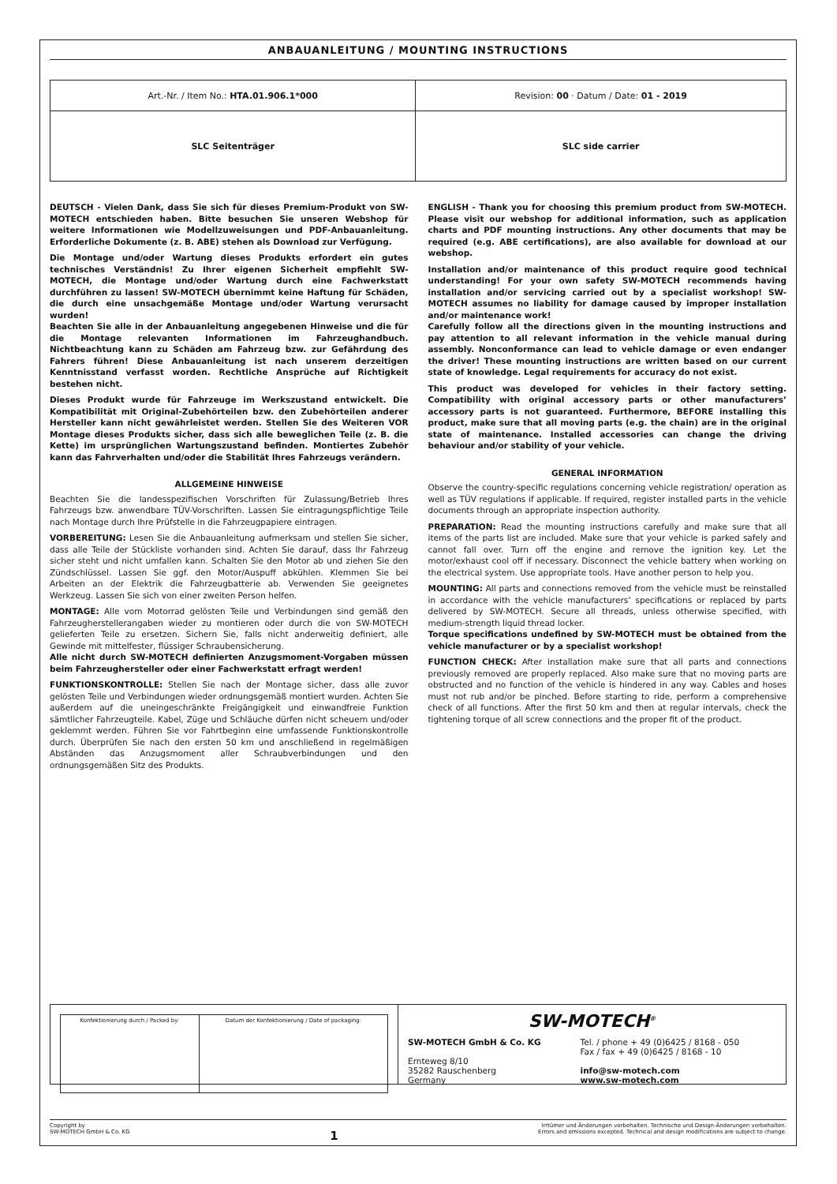ANBAUANLEITUNG / MOUNTING INSTRUCTIONS
| Art.-Nr. / Item No.: HTA.01.906.1*000 | Revision: 00 · Datum / Date: 01 - 2019 |
| SLC Seitenträger | SLC side carrier |
DEUTSCH - Vielen Dank, dass Sie sich für dieses Premium-Produkt von SW-MOTECH entschieden haben. Bitte besuchen Sie unseren Webshop für weitere Informationen wie Modellzuweisungen und PDF-Anbauanleitung. Erforderliche Dokumente (z. B. ABE) stehen als Download zur Verfügung.
Die Montage und/oder Wartung dieses Produkts erfordert ein gutes technisches Verständnis! Zu Ihrer eigenen Sicherheit empfiehlt SW-MOTECH, die Montage und/oder Wartung durch eine Fachwerkstatt durchführen zu lassen! SW-MOTECH übernimmt keine Haftung für Schäden, die durch eine unsachgemäße Montage und/oder Wartung verursacht wurden!
Beachten Sie alle in der Anbauanleitung angegebenen Hinweise und die für die Montage relevanten Informationen im Fahrzeughandbuch. Nichtbeachtung kann zu Schäden am Fahrzeug bzw. zur Gefährdung des Fahrers führen! Diese Anbauanleitung ist nach unserem derzeitigen Kenntnisstand verfasst worden. Rechtliche Ansprüche auf Richtigkeit bestehen nicht.
Dieses Produkt wurde für Fahrzeuge im Werkszustand entwickelt. Die Kompatibilität mit Original-Zubehörteilen bzw. den Zubehörteilen anderer Hersteller kann nicht gewährleistet werden. Stellen Sie des Weiteren VOR Montage dieses Produkts sicher, dass sich alle beweglichen Teile (z. B. die Kette) im ursprünglichen Wartungszustand befinden. Montiertes Zubehör kann das Fahrverhalten und/oder die Stabilität Ihres Fahrzeugs verändern.
ALLGEMEINE HINWEISE
Beachten Sie die landesspezifischen Vorschriften für Zulassung/Betrieb Ihres Fahrzeugs bzw. anwendbare TÜV-Vorschriften. Lassen Sie eintragungspflichtige Teile nach Montage durch Ihre Prüfstelle in die Fahrzeugpapiere eintragen.
VORBEREITUNG: Lesen Sie die Anbauanleitung aufmerksam und stellen Sie sicher, dass alle Teile der Stückliste vorhanden sind. Achten Sie darauf, dass Ihr Fahrzeug sicher steht und nicht umfallen kann. Schalten Sie den Motor ab und ziehen Sie den Zündschlüssel. Lassen Sie ggf. den Motor/Auspuff abkühlen. Klemmen Sie bei Arbeiten an der Elektrik die Fahrzeugbatterie ab. Verwenden Sie geeignetes Werkzeug. Lassen Sie sich von einer zweiten Person helfen.
MONTAGE: Alle vom Motorrad gelösten Teile und Verbindungen sind gemäß den Fahrzeugherstellerangaben wieder zu montieren oder durch die von SW-MOTECH gelieferten Teile zu ersetzen. Sichern Sie, falls nicht anderweitig definiert, alle Gewinde mit mittelfester, flüssiger Schraubensicherung.
Alle nicht durch SW-MOTECH definierten Anzugsmoment-Vorgaben müssen beim Fahrzeughersteller oder einer Fachwerkstatt erfragt werden!
FUNKTIONSKONTROLLE: Stellen Sie nach der Montage sicher, dass alle zuvor gelösten Teile und Verbindungen wieder ordnungsgemäß montiert wurden. Achten Sie außerdem auf die uneingeschränkte Freigängigkeit und einwandfreie Funktion sämtlicher Fahrzeugteile. Kabel, Züge und Schläuche dürfen nicht scheuern und/oder geklemmt werden. Führen Sie vor Fahrtbeginn eine umfassende Funktionskontrolle durch. Überprüfen Sie nach den ersten 50 km und anschließend in regelmäßigen Abständen das Anzugsmoment aller Schraubverbindungen und den ordnungsgemäßen Sitz des Produkts.
ENGLISH - Thank you for choosing this premium product from SW-MOTECH. Please visit our webshop for additional information, such as application charts and PDF mounting instructions. Any other documents that may be required (e.g. ABE certifications), are also available for download at our webshop.
Installation and/or maintenance of this product require good technical understanding! For your own safety SW-MOTECH recommends having installation and/or servicing carried out by a specialist workshop! SW-MOTECH assumes no liability for damage caused by improper installation and/or maintenance work!
Carefully follow all the directions given in the mounting instructions and pay attention to all relevant information in the vehicle manual during assembly. Nonconformance can lead to vehicle damage or even endanger the driver! These mounting instructions are written based on our current state of knowledge. Legal requirements for accuracy do not exist.
This product was developed for vehicles in their factory setting. Compatibility with original accessory parts or other manufacturers’ accessory parts is not guaranteed. Furthermore, BEFORE installing this product, make sure that all moving parts (e.g. the chain) are in the original state of maintenance. Installed accessories can change the driving behaviour and/or stability of your vehicle.
GENERAL INFORMATION
Observe the country-specific regulations concerning vehicle registration/ operation as well as TÜV regulations if applicable. If required, register installed parts in the vehicle documents through an appropriate inspection authority.
PREPARATION: Read the mounting instructions carefully and make sure that all items of the parts list are included. Make sure that your vehicle is parked safely and cannot fall over. Turn off the engine and remove the ignition key. Let the motor/exhaust cool off if necessary. Disconnect the vehicle battery when working on the electrical system. Use appropriate tools. Have another person to help you.
MOUNTING: All parts and connections removed from the vehicle must be reinstalled in accordance with the vehicle manufacturers’ specifications or replaced by parts delivered by SW-MOTECH. Secure all threads, unless otherwise specified, with medium-strength liquid thread locker.
Torque specifications undefined by SW-MOTECH must be obtained from the vehicle manufacturer or by a specialist workshop!
FUNCTION CHECK: After installation make sure that all parts and connections previously removed are properly replaced. Also make sure that no moving parts are obstructed and no function of the vehicle is hindered in any way. Cables and hoses must not rub and/or be pinched. Before starting to ride, perform a comprehensive check of all functions. After the first 50 km and then at regular intervals, check the tightening torque of all screw connections and the proper fit of the product.
| Konfektionierung durch / Packed by: | Datum der Konfektionierung / Date of packaging: |
SW-MOTECH<sup>®</sup>
SW-MOTECH GmbH & Co. KG
Ernteweg 8/10
35282 Rauschenberg
Germany
Tel. / phone + 49 (0)6425 / 8168 - 050
Fax / fax + 49 (0)6425 / 8168 - 10
info@sw-motech.com
www.sw-motech.com
Copyright by
SW-MOTECH GmbH & Co. KG
1
Irrtümer und Änderungen vorbehalten. Technische und Design-Änderungen vorbehalten.
Errors and omissions excepted. Technical and design modifications are subject to change.